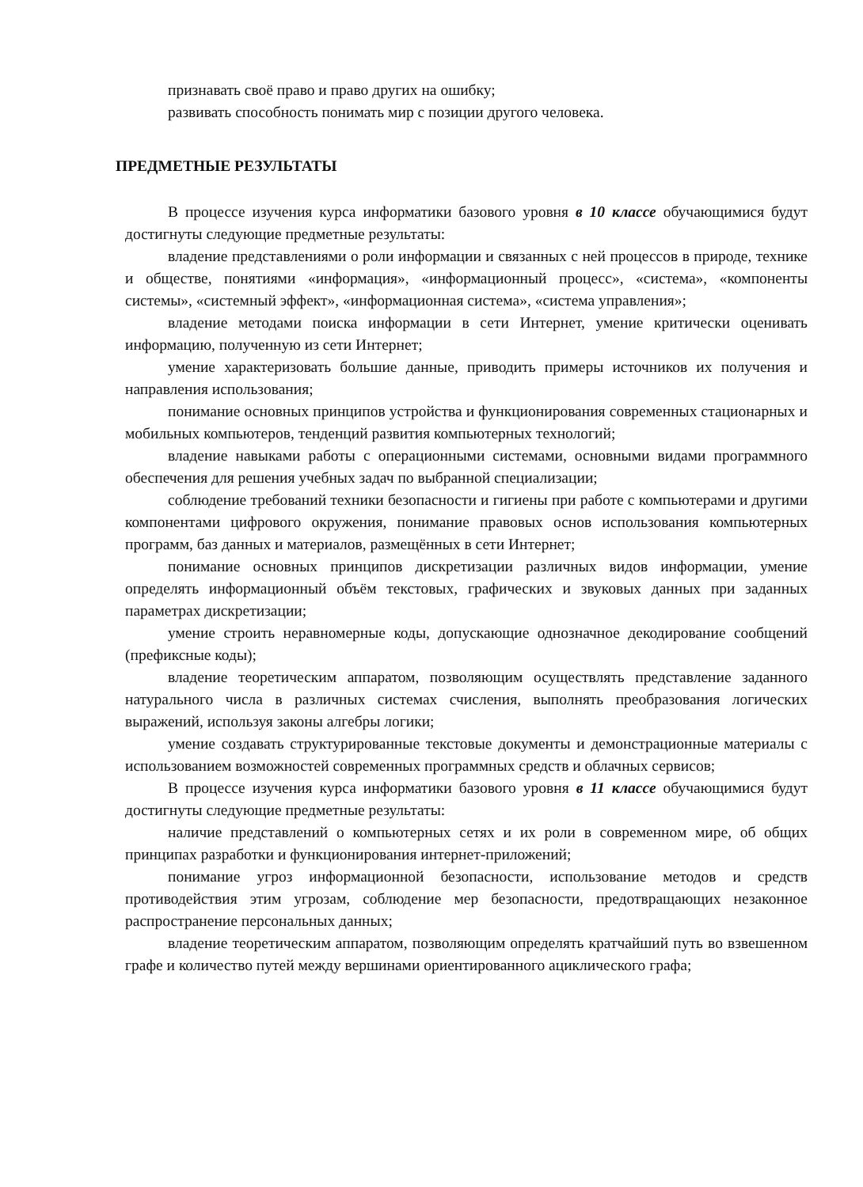признавать своё право и право других на ошибку;
развивать способность понимать мир с позиции другого человека.
ПРЕДМЕТНЫЕ РЕЗУЛЬТАТЫ
В процессе изучения курса информатики базового уровня в 10 классе обучающимися будут достигнуты следующие предметные результаты:
владение представлениями о роли информации и связанных с ней процессов в природе, технике и обществе, понятиями «информация», «информационный процесс», «система», «компоненты системы», «системный эффект», «информационная система», «система управления»;
владение методами поиска информации в сети Интернет, умение критически оценивать информацию, полученную из сети Интернет;
умение характеризовать большие данные, приводить примеры источников их получения и направления использования;
понимание основных принципов устройства и функционирования современных стационарных и мобильных компьютеров, тенденций развития компьютерных технологий;
владение навыками работы с операционными системами, основными видами программного обеспечения для решения учебных задач по выбранной специализации;
соблюдение требований техники безопасности и гигиены при работе с компьютерами и другими компонентами цифрового окружения, понимание правовых основ использования компьютерных программ, баз данных и материалов, размещённых в сети Интернет;
понимание основных принципов дискретизации различных видов информации, умение определять информационный объём текстовых, графических и звуковых данных при заданных параметрах дискретизации;
умение строить неравномерные коды, допускающие однозначное декодирование сообщений (префиксные коды);
владение теоретическим аппаратом, позволяющим осуществлять представление заданного натурального числа в различных системах счисления, выполнять преобразования логических выражений, используя законы алгебры логики;
умение создавать структурированные текстовые документы и демонстрационные материалы с использованием возможностей современных программных средств и облачных сервисов;
В процессе изучения курса информатики базового уровня в 11 классе обучающимися будут достигнуты следующие предметные результаты:
наличие представлений о компьютерных сетях и их роли в современном мире, об общих принципах разработки и функционирования интернет-приложений;
понимание угроз информационной безопасности, использование методов и средств противодействия этим угрозам, соблюдение мер безопасности, предотвращающих незаконное распространение персональных данных;
владение теоретическим аппаратом, позволяющим определять кратчайший путь во взвешенном графе и количество путей между вершинами ориентированного ациклического графа;